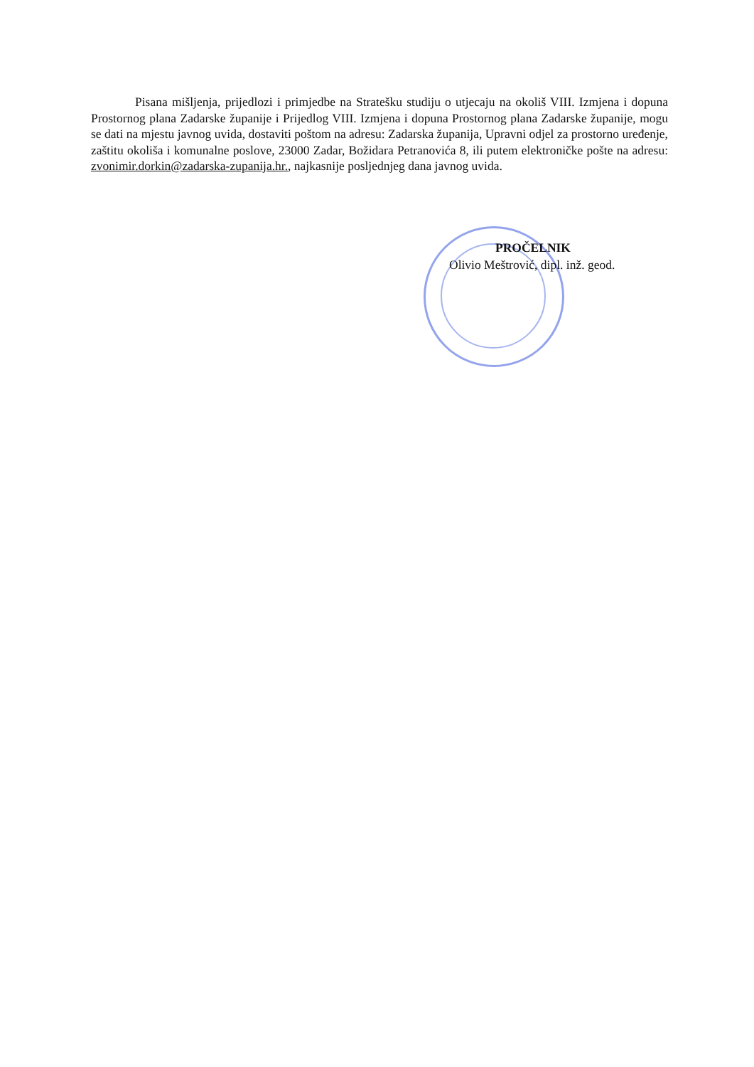Pisana mišljenja, prijedlozi i primjedbe na Stratešku studiju o utjecaju na okoliš VIII. Izmjena i dopuna Prostornog plana Zadarske županije i Prijedlog VIII. Izmjena i dopuna Prostornog plana Zadarske županije, mogu se dati na mjestu javnog uvida, dostaviti poštom na adresu: Zadarska županija, Upravni odjel za prostorno uređenje, zaštitu okoliša i komunalne poslove, 23000 Zadar, Božidara Petranovića 8, ili putem elektroničke pošte na adresu: zvonimir.dorkin@zadarska-zupanija.hr., najkasnije posljednjeg dana javnog uvida.
PROČELNIK
Olivio Meštrović, dipl. inž. geod.